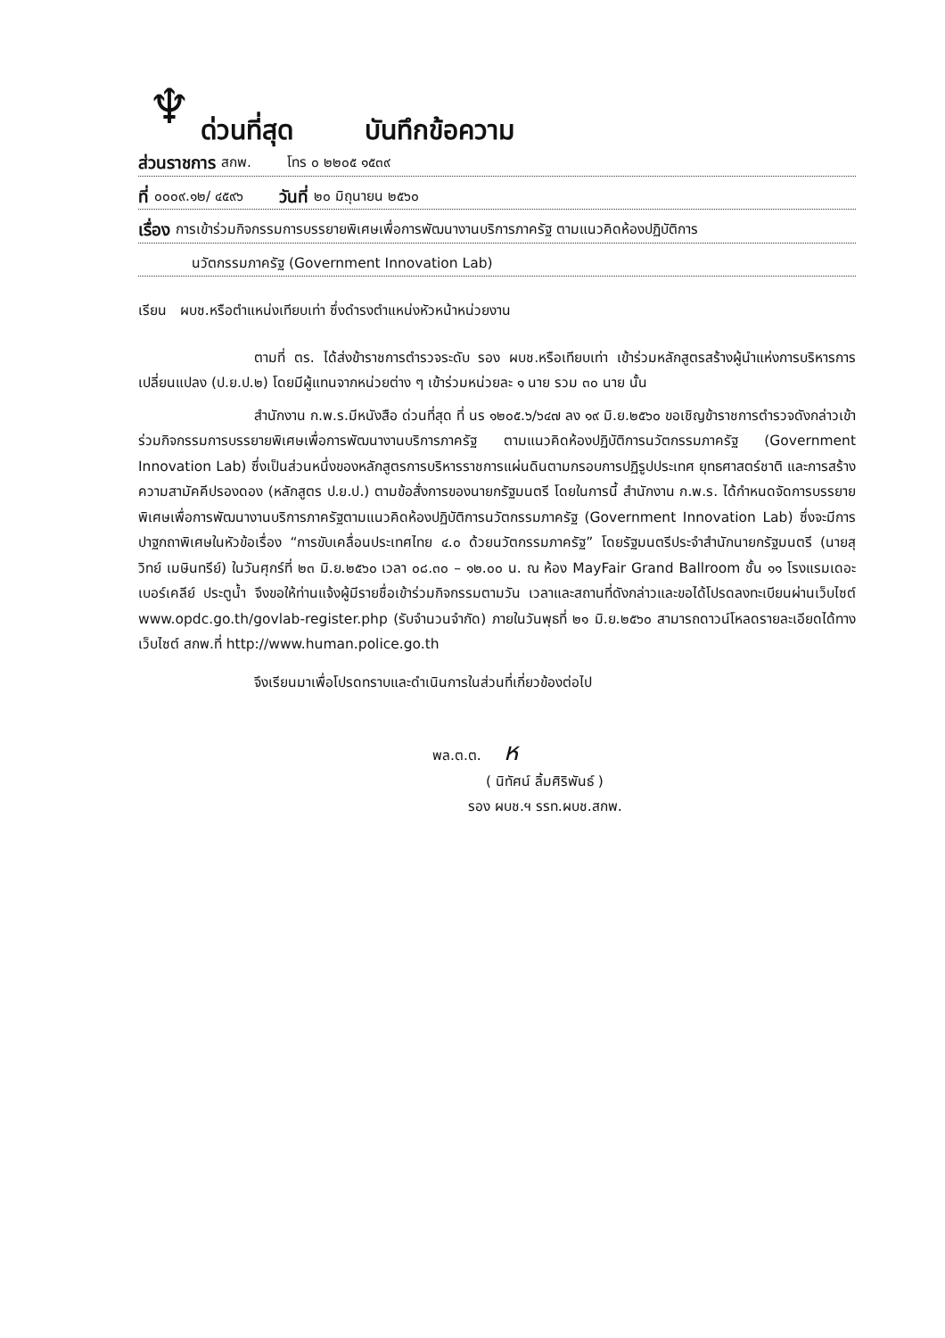♆
ด่วนที่สุด
บันทึกข้อความ
ส่วนราชการ สกพ. โทร ๐ ๒๒๐๕ ๑๕๓๙
ที่ ๐๐๐๙.๑๒/ ๔๕๙๖ วันที่ ๒๐ มิถุนายน ๒๕๖๐
เรื่อง การเข้าร่วมกิจกรรมการบรรยายพิเศษเพื่อการพัฒนางานบริการภาครัฐ ตามแนวคิดห้องปฏิบัติการ
นวัตกรรมภาครัฐ (Government Innovation Lab)
เรียน ผบช.หรือตำแหน่งเทียบเท่า ซึ่งดำรงตำแหน่งหัวหน้าหน่วยงาน
ตามที่ ตร. ได้ส่งข้าราชการตำรวจระดับ รอง ผบช.หรือเทียบเท่า เข้าร่วมหลักสูตรสร้างผู้นำแห่งการบริหารการเปลี่ยนแปลง (ป.ย.ป.๒) โดยมีผู้แทนจากหน่วยต่าง ๆ เข้าร่วมหน่วยละ ๑ นาย รวม ๓๐ นาย นั้น
สำนักงาน ก.พ.ร.มีหนังสือ ด่วนที่สุด ที่ นร ๑๒๐๕.๖/๖๔๗ ลง ๑๙ มิ.ย.๒๕๖๐ ขอเชิญข้าราชการตำรวจดังกล่าวเข้าร่วมกิจกรรมการบรรยายพิเศษเพื่อการพัฒนางานบริการภาครัฐ ตามแนวคิดห้องปฏิบัติการนวัตกรรมภาครัฐ (Government Innovation Lab) ซึ่งเป็นส่วนหนึ่งของหลักสูตรการบริหารราชการแผ่นดินตามกรอบการปฏิรูปประเทศ ยุทธศาสตร์ชาติ และการสร้างความสามัคคีปรองดอง (หลักสูตร ป.ย.ป.) ตามข้อสั่งการของนายกรัฐมนตรี โดยในการนี้ สำนักงาน ก.พ.ร. ได้กำหนดจัดการบรรยายพิเศษเพื่อการพัฒนางานบริการภาครัฐตามแนวคิดห้องปฏิบัติการนวัตกรรมภาครัฐ (Government Innovation Lab) ซึ่งจะมีการปาฐกถาพิเศษในหัวข้อเรื่อง “การขับเคลื่อนประเทศไทย ๔.๐ ด้วยนวัตกรรมภาครัฐ” โดยรัฐมนตรีประจำสำนักนายกรัฐมนตรี (นายสุวิทย์ เมษินทรีย์) ในวันศุกร์ที่ ๒๓ มิ.ย.๒๕๖๐ เวลา ๐๘.๓๐ – ๑๒.๐๐ น. ณ ห้อง MayFair Grand Ballroom ชั้น ๑๑ โรงแรมเดอะ เบอร์เคลีย์ ประตูน้ำ จึงขอให้ท่านแจ้งผู้มีรายชื่อเข้าร่วมกิจกรรมตามวัน เวลาและสถานที่ดังกล่าวและขอได้โปรดลงทะเบียนผ่านเว็บไซต์ www.opdc.go.th/govlab-register.php (รับจำนวนจำกัด) ภายในวันพุธที่ ๒๑ มิ.ย.๒๕๖๐ สามารถดาวน์โหลดรายละเอียดได้ทางเว็บไซต์ สกพ.ที่ http://www.human.police.go.th
จึงเรียนมาเพื่อโปรดทราบและดำเนินการในส่วนที่เกี่ยวข้องต่อไป
พล.ต.ต. ห
( นิทัศน์ ลิ้มศิริพันธ์ )
รอง ผบช.ฯ รรท.ผบช.สกพ.